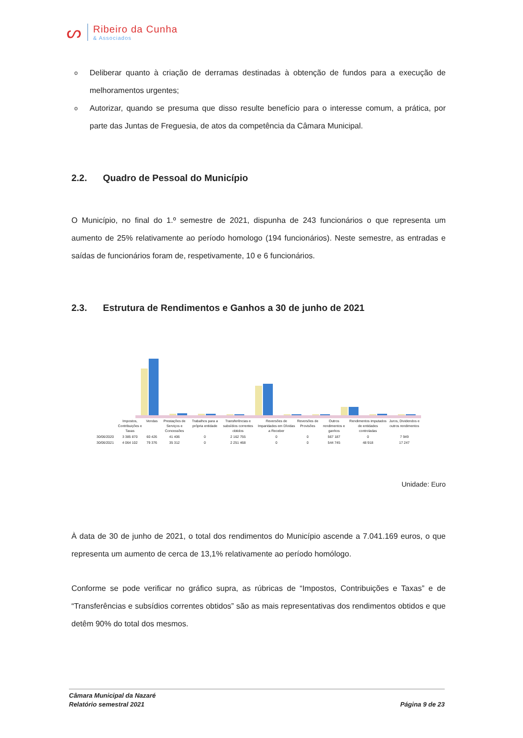ᔕ
Ribeiro da Cunha
& Associados
o Deliberar quanto à criação de derramas destinadas à obtenção de fundos para a execução de melhoramentos urgentes;
o Autorizar, quando se presuma que disso resulte benefício para o interesse comum, a prática, por parte das Juntas de Freguesia, de atos da competência da Câmara Municipal.
2.2. Quadro de Pessoal do Município
O Município, no final do 1.º semestre de 2021, dispunha de 243 funcionários o que representa um aumento de 25% relativamente ao período homologo (194 funcionários). Neste semestre, as entradas e saídas de funcionários foram de, respetivamente, 10 e 6 funcionários.
2.3. Estrutura de Rendimentos e Ganhos a 30 de junho de 2021
| | Impostos, Contribuições e Taxas | Vendas | Prestações de Serviços e Concessões | Trabalhos para a própria entidade | Transferências e subsídios correntes obtidos | Reversões de Imparidades em Dívidas a Receber | Reversões de Provisões | Outros rendimentos e ganhos | Rendimentos imputados de entidades controladas | Juros, Dividendos e outros rendimentos |
| --- | --- | --- | --- | --- | --- | --- | --- | --- | --- | --- |
| 30/06/2020 | 3 385 870 | 60 426 | 41 406 | 0 | 2 162 755 | 0 | 0 | 567 187 | 0 | 7 949 |
| 30/06/2021 | 4 064 102 | 79 376 | 35 312 | 0 | 2 251 468 | 0 | 0 | 544 745 | 48 918 | 17 247 |
Unidade: Euro
À data de 30 de junho de 2021, o total dos rendimentos do Município ascende a 7.041.169 euros, o que representa um aumento de cerca de 13,1% relativamente ao período homólogo.
Conforme se pode verificar no gráfico supra, as rúbricas de “Impostos, Contribuições e Taxas” e de “Transferências e subsídios correntes obtidos” são as mais representativas dos rendimentos obtidos e que detêm 90% do total dos mesmos.
Câmara Municipal da Nazaré
Relatório semestral 2021
Página 9 de 23